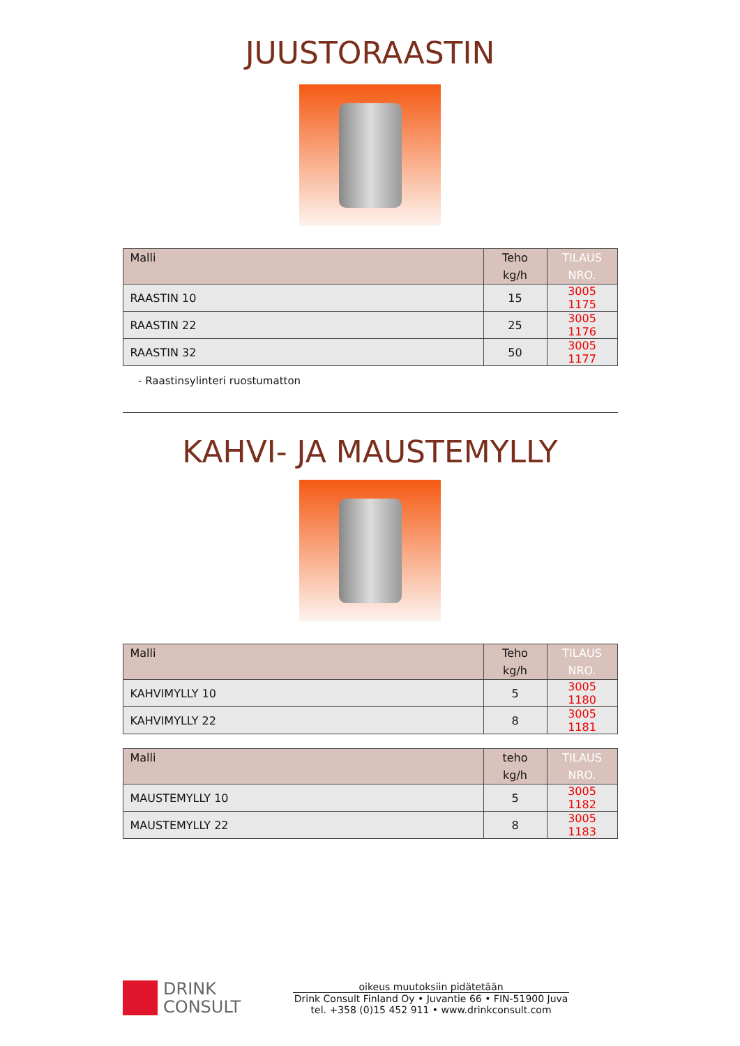JUUSTORAASTIN
| Malli | Teho kg/h | TILAUS NRO. |
| --- | --- | --- |
| RAASTIN 10 | 15 | 3005 1175 |
| RAASTIN 22 | 25 | 3005 1176 |
| RAASTIN 32 | 50 | 3005 1177 |
- Raastinsylinteri ruostumatton
KAHVI- JA MAUSTEMYLLY
| Malli | Teho kg/h | TILAUS NRO. |
| --- | --- | --- |
| KAHVIMYLLY 10 | 5 | 3005 1180 |
| KAHVIMYLLY 22 | 8 | 3005 1181 |
| Malli | teho kg/h | TILAUS NRO. |
| --- | --- | --- |
| MAUSTEMYLLY 10 | 5 | 3005 1182 |
| MAUSTEMYLLY 22 | 8 | 3005 1183 |
DRINK
CONSULT
oikeus muutoksiin pidätetään
Drink Consult Finland Oy • Juvantie 66 • FIN-51900 Juva
tel. +358 (0)15 452 911 • www.drinkconsult.com